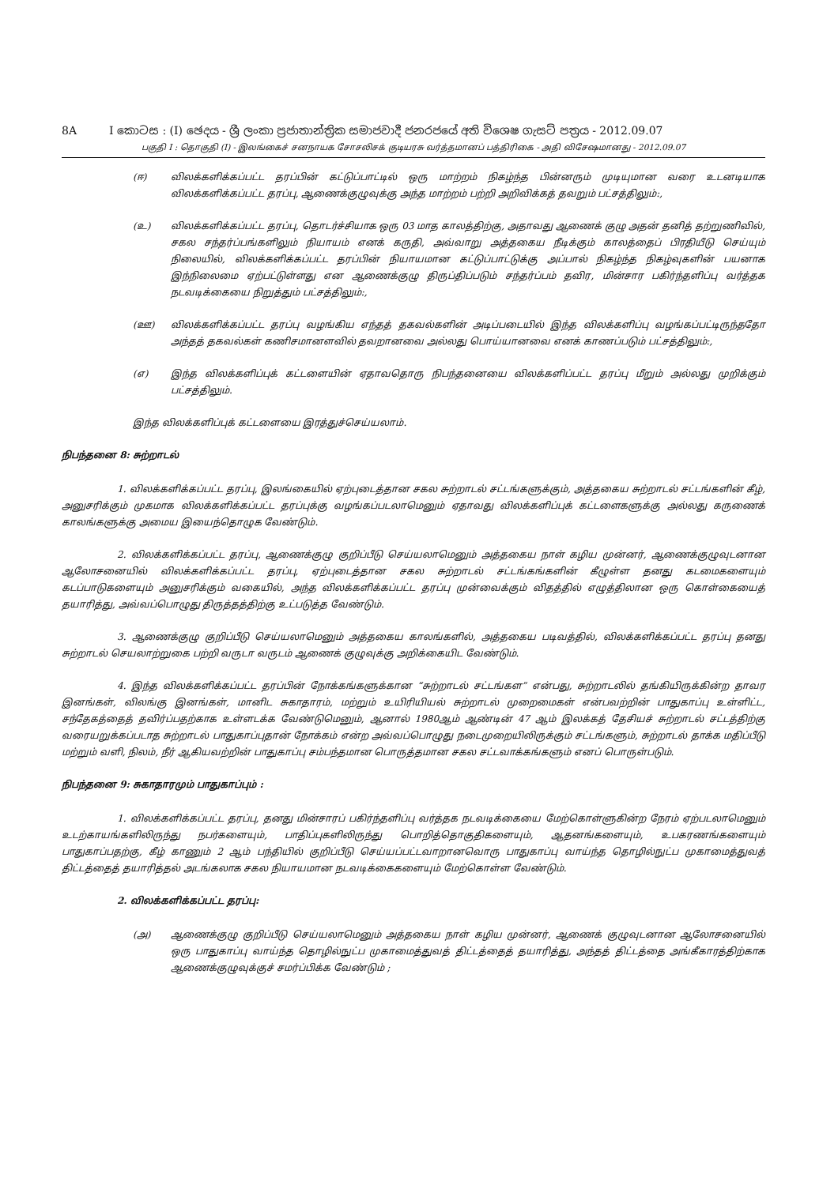8A I කොටස : (I) ඡෙදය - ශ්‍රී ලංකා ප්‍රජාතාන්ත්‍රික සමාජවාදී ජනරජයේ අති විශෙෂ ගැසට් පත්‍රය - 2012.09.07
பகுதி I : தொகுதி (I) - இலங்கைச் சனநாயக சோசலிசக் குடியரசு வர்த்தமானப் பத்திரிகை - அதி விசேஷமானது - 2012.09.07
(ஈ) விலக்களிக்கப்பட்ட தரப்பின் கட்டுப்பாட்டில் ஒரு மாற்றம் நிகழ்ந்த பின்னரும் முடியுமான வரை உடனடியாக விலக்களிக்கப்பட்ட தரப்பு, ஆணைக்குழுவுக்கு அந்த மாற்றம் பற்றி அறிவிக்கத் தவறும் பட்சத்திலும்:,
(உ) விலக்களிக்கப்பட்ட தரப்பு, தொடர்ச்சியாக ஒரு 03 மாத காலத்திற்கு, அதாவது ஆணைக் குழு அதன் தனித் தற்றுணிவில், சகல சந்தர்ப்பங்களிலும் நியாயம் எனக் கருதி, அவ்வாறு அத்தகைய நீடிக்கும் காலத்தைப் பிரதியீடு செய்யும் நிலையில், விலக்களிக்கப்பட்ட தரப்பின் நியாயமான கட்டுப்பாட்டுக்கு அப்பால் நிகழ்ந்த நிகழ்வுகளின் பயனாக இந்நிலைமை ஏற்பட்டுள்ளது என ஆணைக்குழு திருப்திப்படும் சந்தர்ப்பம் தவிர, மின்சார பகிர்ந்தளிப்பு வர்த்தக நடவடிக்கையை நிறுத்தும் பட்சத்திலும்:,
(ஊ) விலக்களிக்கப்பட்ட தரப்பு வழங்கிய எந்தத் தகவல்களின் அடிப்படையில் இந்த விலக்களிப்பு வழங்கப்பட்டிருந்ததோ அந்தத் தகவல்கள் கணிசமானளவில் தவறானவை அல்லது பொய்யானவை எனக் காணப்படும் பட்சத்திலும்:,
(எ) இந்த விலக்களிப்புக் கட்டளையின் ஏதாவதொரு நிபந்தனையை விலக்களிப்பட்ட தரப்பு மீறும் அல்லது முறிக்கும் பட்சத்திலும்.
இந்த விலக்களிப்புக் கட்டளையை இரத்துச்செய்யலாம்.
நிபந்தனை 8: சுற்றாடல்
1. விலக்களிக்கப்பட்ட தரப்பு, இலங்கையில் ஏற்புடைத்தான சகல சுற்றாடல் சட்டங்களுக்கும், அத்தகைய சுற்றாடல் சட்டங்களின் கீழ், அனுசரிக்கும் முகமாக விலக்களிக்கப்பட்ட தரப்புக்கு வழங்கப்படலாமெனும் ஏதாவது விலக்களிப்புக் கட்டளைகளுக்கு அல்லது கருணைக் காலங்களுக்கு அமைய இயைந்தொழுக வேண்டும்.
2. விலக்களிக்கப்பட்ட தரப்பு, ஆணைக்குழு குறிப்பீடு செய்யலாமெனும் அத்தகைய நாள் கழிய முன்னர், ஆணைக்குழுவுடனான ஆலோசனையில் விலக்களிக்கப்பட்ட தரப்பு, ஏற்புடைத்தான சகல சுற்றாடல் சட்டங்கங்களின் கீழுள்ள தனது கடமைகளையும் கடப்பாடுகளையும் அனுசரிக்கும் வகையில், அந்த விலக்களிக்கப்பட்ட தரப்பு முன்வைக்கும் விதத்தில் எழுத்திலான ஒரு கொள்கையைத் தயாரித்து, அவ்வப்பொழுது திருத்தத்திற்கு உட்படுத்த வேண்டும்.
3. ஆணைக்குழு குறிப்பீடு செய்யலாமெனும் அத்தகைய காலங்களில், அத்தகைய படிவத்தில், விலக்களிக்கப்பட்ட தரப்பு தனது சுற்றாடல் செயலாற்றுகை பற்றி வருடா வருடம் ஆணைக் குழுவுக்கு அறிக்கையிட வேண்டும்.
4. இந்த விலக்களிக்கப்பட்ட தரப்பின் நோக்கங்களுக்கான “சுற்றாடல் சட்டங்கள” என்பது, சுற்றாடலில் தங்கியிருக்கின்ற தாவர இனங்கள், விலங்கு இனங்கள், மானிட சுகாதாரம், மற்றும் உயிரியியல் சுற்றாடல் முறைமைகள் என்பவற்றின் பாதுகாப்பு உள்ளிட்ட, சந்தேகத்தைத் தவிர்ப்பதற்காக உள்ளடக்க வேண்டுமெனும், ஆனால் 1980ஆம் ஆண்டின் 47 ஆம் இலக்கத் தேசியச் சுற்றாடல் சட்டத்திற்கு வரையறுக்கப்படாத சுற்றாடல் பாதுகாப்புதான் நோக்கம் என்ற அவ்வப்பொழுது நடைமுறையிலிருக்கும் சட்டங்களும், சுற்றாடல் தாக்க மதிப்பீடு மற்றும் வளி, நிலம், நீர் ஆகியவற்றின் பாதுகாப்பு சம்பந்தமான பொருத்தமான சகல சட்டவாக்கங்களும் எனப் பொருள்படும்.
நிபந்தனை 9: சுகாதாரமும் பாதுகாப்பும் :
1. விலக்களிக்கப்பட்ட தரப்பு, தனது மின்சாரப் பகிர்ந்தளிப்பு வர்த்தக நடவடிக்கையை மேற்கொள்ளுகின்ற நேரம் ஏற்படலாமெனும் உடற்காயங்களிலிருந்து நபர்களையும், பாதிப்புகளிலிருந்து பொறித்தொகுதிகளையும், ஆதனங்களையும், உபகரணங்களையும் பாதுகாப்பதற்கு, கீழ் காணும் 2 ஆம் பந்தியில் குறிப்பீடு செய்யப்பட்டவாறானவொரு பாதுகாப்பு வாய்ந்த தொழில்நுட்ப முகாமைத்துவத் திட்டத்தைத் தயாரித்தல் அடங்கலாக சகல நியாயமான நடவடிக்கைகளையும் மேற்கொள்ள வேண்டும்.
2. விலக்களிக்கப்பட்ட தரப்பு:
(அ) ஆணைக்குழு குறிப்பீடு செய்யலாமெனும் அத்தகைய நாள் கழிய முன்னர், ஆணைக் குழுவுடனான ஆலோசனையில் ஒரு பாதுகாப்பு வாய்ந்த தொழில்நுட்ப முகாமைத்துவத் திட்டத்தைத் தயாரித்து, அந்தத் திட்டத்தை அங்கீகாரத்திற்காக ஆணைக்குழுவுக்குச் சமர்ப்பிக்க வேண்டும் ;